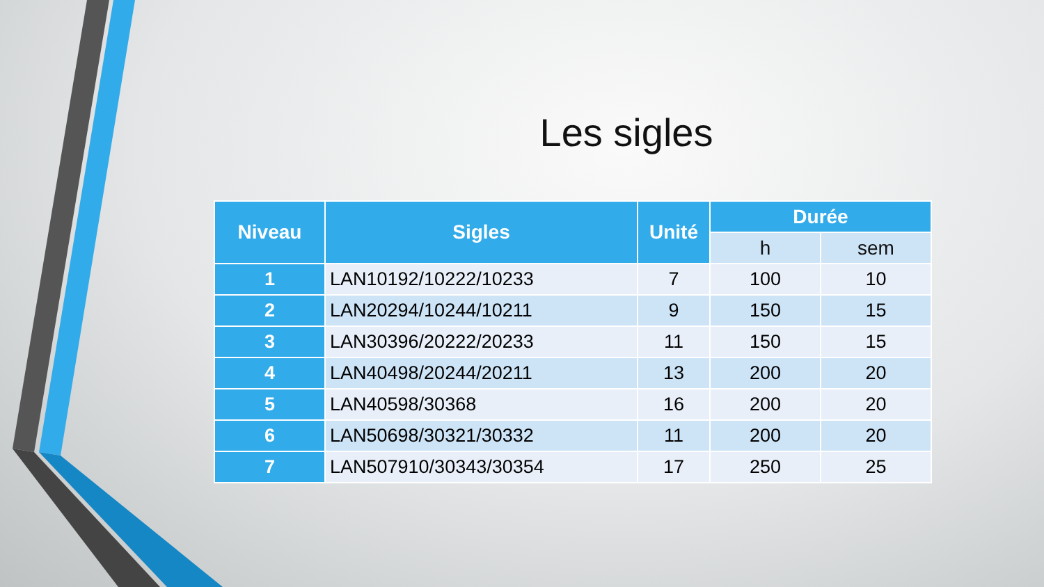Les sigles
| Niveau | Sigles | Unité | Durée | |
| --- | --- | --- | --- | --- |
| | | | h | sem |
| 1 | LAN10192/10222/10233 | 7 | 100 | 10 |
| 2 | LAN20294/10244/10211 | 9 | 150 | 15 |
| 3 | LAN30396/20222/20233 | 11 | 150 | 15 |
| 4 | LAN40498/20244/20211 | 13 | 200 | 20 |
| 5 | LAN40598/30368 | 16 | 200 | 20 |
| 6 | LAN50698/30321/30332 | 11 | 200 | 20 |
| 7 | LAN507910/30343/30354 | 17 | 250 | 25 |